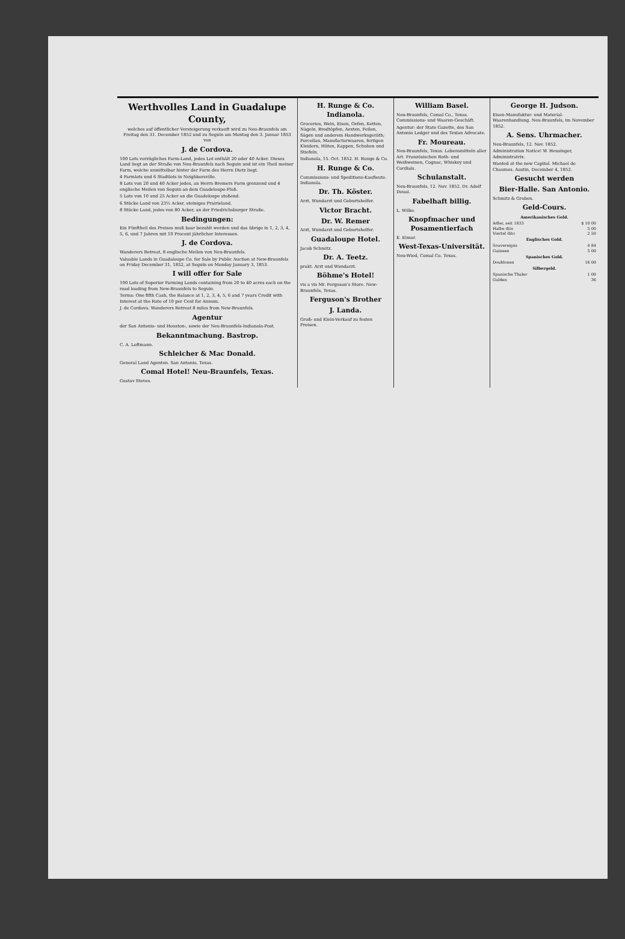Werthvolles Land in Guadalupe County,
welches auf öffentlicher Versteigerung verkauft wird zu Neu-Braunfels am Freitag den 31. December 1852 und zu Seguin am Montag den 3. Januar 1853 von
J. de Cordova.
100 Lots vorzügliches Farm-Land, jedes Lot enthält 20 oder 40 Acker. Dieses Land liegt an der Straße von Neu-Braunfels nach Seguin und ist ein Theil meiner Farm, welche unmittelbar hinter der Farm des Herrn Dietz liegt.
4 Farmlots und 6 Stadtlots in Neighborsville.
8 Lots von 20 und 40 Acker jedes, an Herrn Bremers Farm grenzend und 4 englische Meilen von Seguin an dem Guadeloupe-Fluß.
5 Lots von 10 und 25 Acker an die Guadeloupe stoßend.
6 Stücke Land von 23½ Acker, steiniges Prairieland.
8 Stücke Land, jedes von 80 Acker, an der Friedrichsburger Straße.
Bedingungen:
Ein Fünftheil des Preises muß baar bezahlt werden und das übrige in 1, 2, 3, 4, 5, 6, und 7 Jahren mit 10 Procent jährlicher Interessen.
J. de Cordova.
Wanderers Retreat, 8 englische Meilen von Neu-Braunfels.
Valuable Lands in Guadaloupe Co. for Sale by Public Auction at New-Braunfels on Friday December 31, 1852, at Seguin on Monday January 3, 1853.
I will offer for Sale
100 Lots of Superior Farming Lands containing from 20 to 40 acres each on the road leading from New-Braunfels to Seguin.
Terms: One fifth Cash, the Balance at 1, 2, 3, 4, 5, 6 and 7 years Credit with Interest at the Rate of 10 per Cent for Annum.
J. de Cordova. Wanderers Retreat 8 miles from New-Braunfels.
Agentur
der San Antonio- und Houston-, sowie der Neu-Braunfels-Indianola-Post.
Bekanntmachung. Bastrop.
C. A. Loftmann.
Schleicher & Mac Donald.
General Land Agenten. San Antonio, Texas.
Comal Hotel! Neu-Braunfels, Texas.
Gustav Steves.
H. Runge & Co. Indianola.
Groceries, Wein, Eisen, Oefen, Ketten, Nägeln, Brodtöpfen, Aexten, Feilen, Sägen und anderem Handwerksgeräth; Porcellan, Manufacturwaaren, fertigen Kleidern, Hüten, Kappen, Schuhen und Stiefeln.
Indianola, 15. Oct. 1852. H. Runge & Co.
H. Runge & Co.
Commissions- und Speditions-Kaufleute. Indianola.
Dr. Th. Köster.
Arzt, Wundarzt und Geburtshelfer.
Victor Bracht.
Dr. W. Remer
Arzt, Wundarzt und Geburtshelfer.
Guadaloupe Hotel.
Jacob Schmitz.
Dr. A. Teetz.
prakt. Arzt und Wundarzt.
Böhme's Hotel!
vis a vis Mr. Ferguson's Store. New-Braunfels, Texas.
Ferguson's Brother
J. Landa.
Groß- und Klein-Verkauf zu festen Preisen.
William Basel.
Neu-Braunfels, Comal Co., Texas. Commissions- und Waaren-Geschäft.
Agentur: der State Gazette, des San Antonio Ledger und des Texian Advocate.
Fr. Moureau.
Neu-Braunfels, Texas. Lebensmitteln aller Art. Französischen Roth- und Weißweinen, Cognac, Whiskey und Cordials.
Schulanstalt.
Neu-Braunfels, 12. Nov. 1852. Dr. Adolf Douai.
Fabelhaft billig.
L. Wilke.
Knopfmacher und Posamentierfach
E. Eimar.
West-Texas-Universität.
Neu-Wied, Comal Co. Texas.
George H. Judson.
Eisen-Manufaktur- und Material-Waarenhandlung. Neu-Braunfels, im November 1852.
A. Sens. Uhrmacher.
Neu-Braunfels, 12. Nov. 1852.
Administration Notice! W. Heusinger, Administratrix.
Wanted at the new Capitol. Michael de Chaumes. Austin, December 4, 1852.
Gesucht werden
Bier-Halle. San Antonio.
Schmitz & Groben.
Geld-Cours.
| Amerikanisches Gold. | |
| --- | --- |
| Adler, seit 1833 | $ 10 00 |
| Halbe dito | 5 00 |
| Viertel dito | 2 50 |
| Englisches Gold. | |
| Souvereigns | 4 84 |
| Guineen | 5 00 |
| Spanisches Gold. | |
| Doublonen | 16 00 |
| Silbergeld. | |
| Spanische Thaler | 1 00 |
| Gulden | 36 |